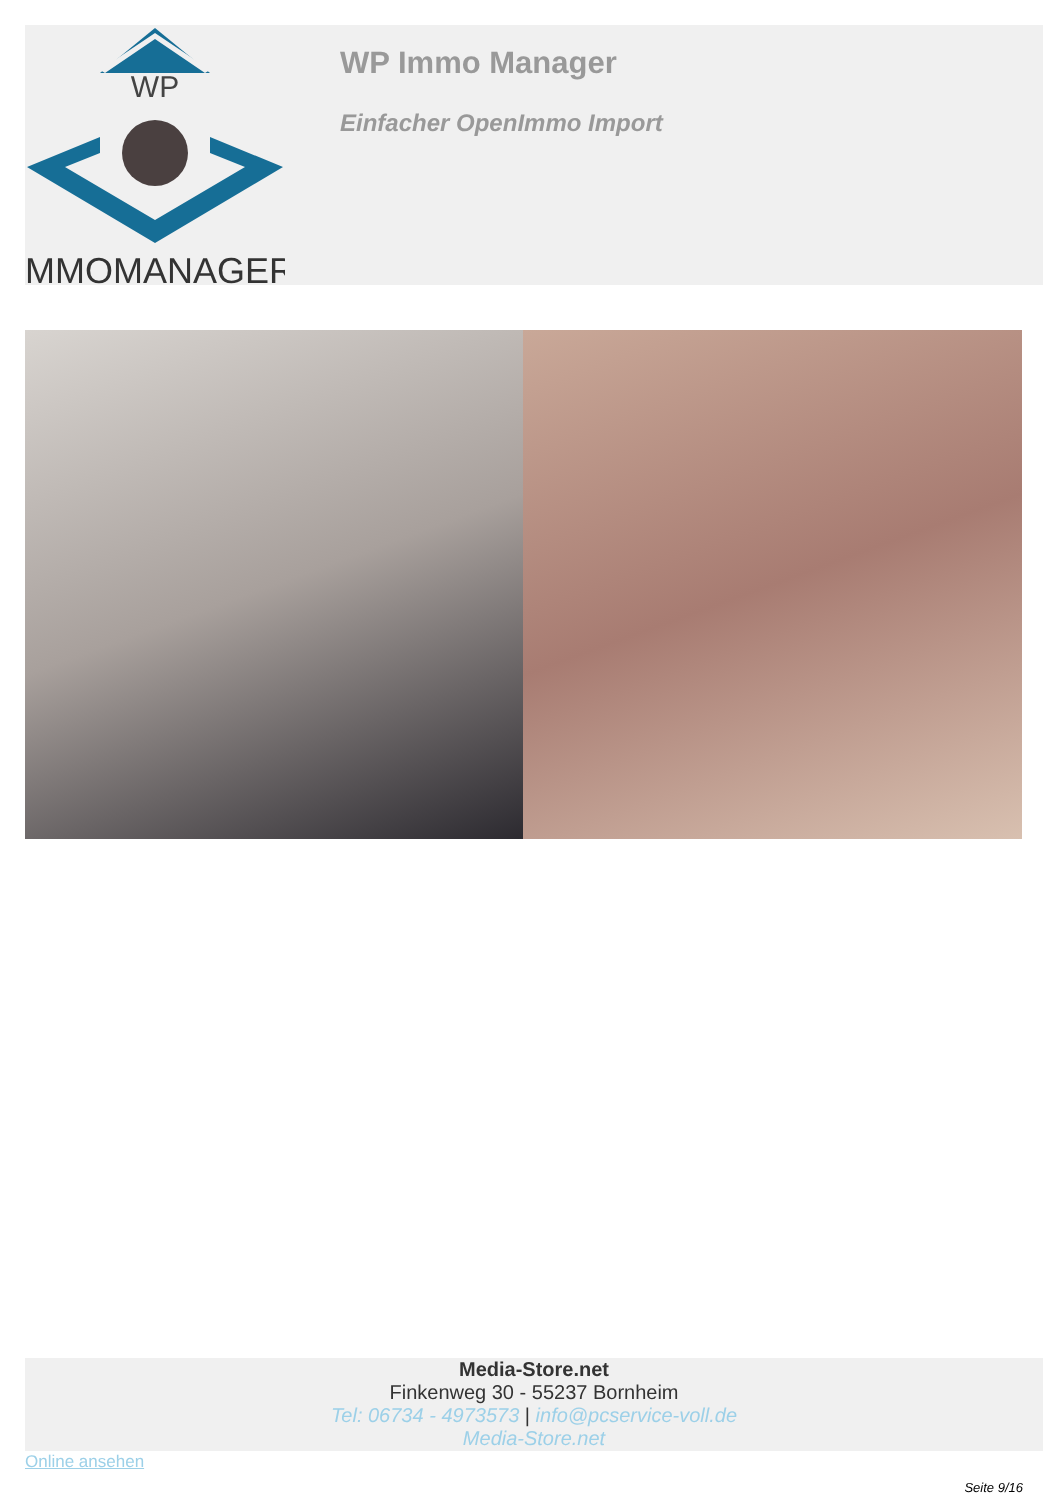WP
IMMOMANAGER
WP Immo Manager
Einfacher OpenImmo Import
Media-Store.net
Finkenweg 30 - 55237 Bornheim
Tel: 06734 - 4973573 | info@pcservice-voll.de
Media-Store.net
Online ansehen
Seite 9/16